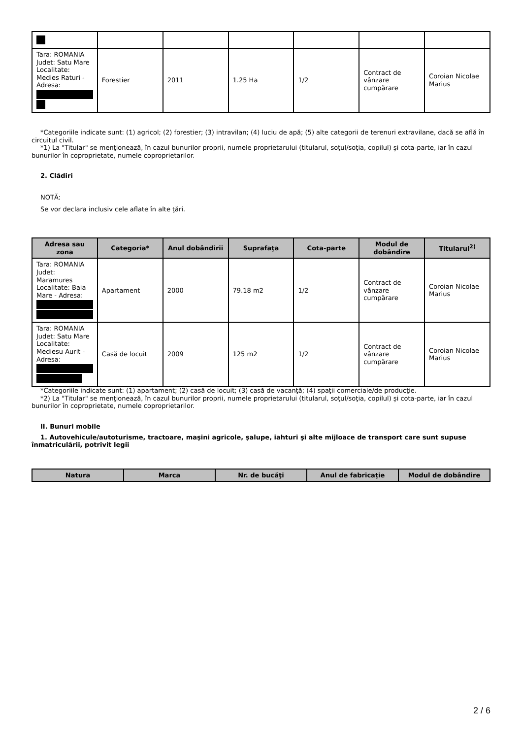| Tara: ROMANIA Judet: Satu Mare Localitate: Medies Raturi - Adresa: | Forestier | 2011 | 1.25 Ha | 1/2 | Contract de vânzare cumpărare | Coroian Nicolae Marius |
*Categoriile indicate sunt: (1) agricol; (2) forestier; (3) intravilan; (4) luciu de apă; (5) alte categorii de terenuri extravilane, dacă se află în circuitul civil.
*1) La "Titular" se menţionează, în cazul bunurilor proprii, numele proprietarului (titularul, soţul/soţia, copilul) și cota-parte, iar în cazul bunurilor în coproprietate, numele coproprietarilor.
2. Clădiri
NOTĂ:
Se vor declara inclusiv cele aflate în alte ţări.
| Adresa sau zona | Categoria* | Anul dobândirii | Suprafaţa | Cota-parte | Modul de dobândire | Titularul<sup>2)</sup> |
| --- | --- | --- | --- | --- | --- | --- |
| Tara: ROMANIA Judet: Maramures Localitate: Baia Mare - Adresa: | Apartament | 2000 | 79.18 m2 | 1/2 | Contract de vânzare cumpărare | Coroian Nicolae Marius |
| Tara: ROMANIA Judet: Satu Mare Localitate: Mediesu Aurit - Adresa: | Casă de locuit | 2009 | 125 m2 | 1/2 | Contract de vânzare cumpărare | Coroian Nicolae Marius |
*Categoriile indicate sunt: (1) apartament; (2) casă de locuit; (3) casă de vacanţă; (4) spaţii comerciale/de producţie.
*2) La "Titular" se menţionează, în cazul bunurilor proprii, numele proprietarului (titularul, soţul/soţia, copilul) și cota-parte, iar în cazul bunurilor în coproprietate, numele coproprietarilor.
II. Bunuri mobile
1. Autovehicule/autoturisme, tractoare, maşini agricole, şalupe, iahturi şi alte mijloace de transport care sunt supuse înmatriculării, potrivit legii
| Natura | Marca | Nr. de bucăţi | Anul de fabricaţie | Modul de dobândire |
| --- | --- | --- | --- | --- |
2 / 6